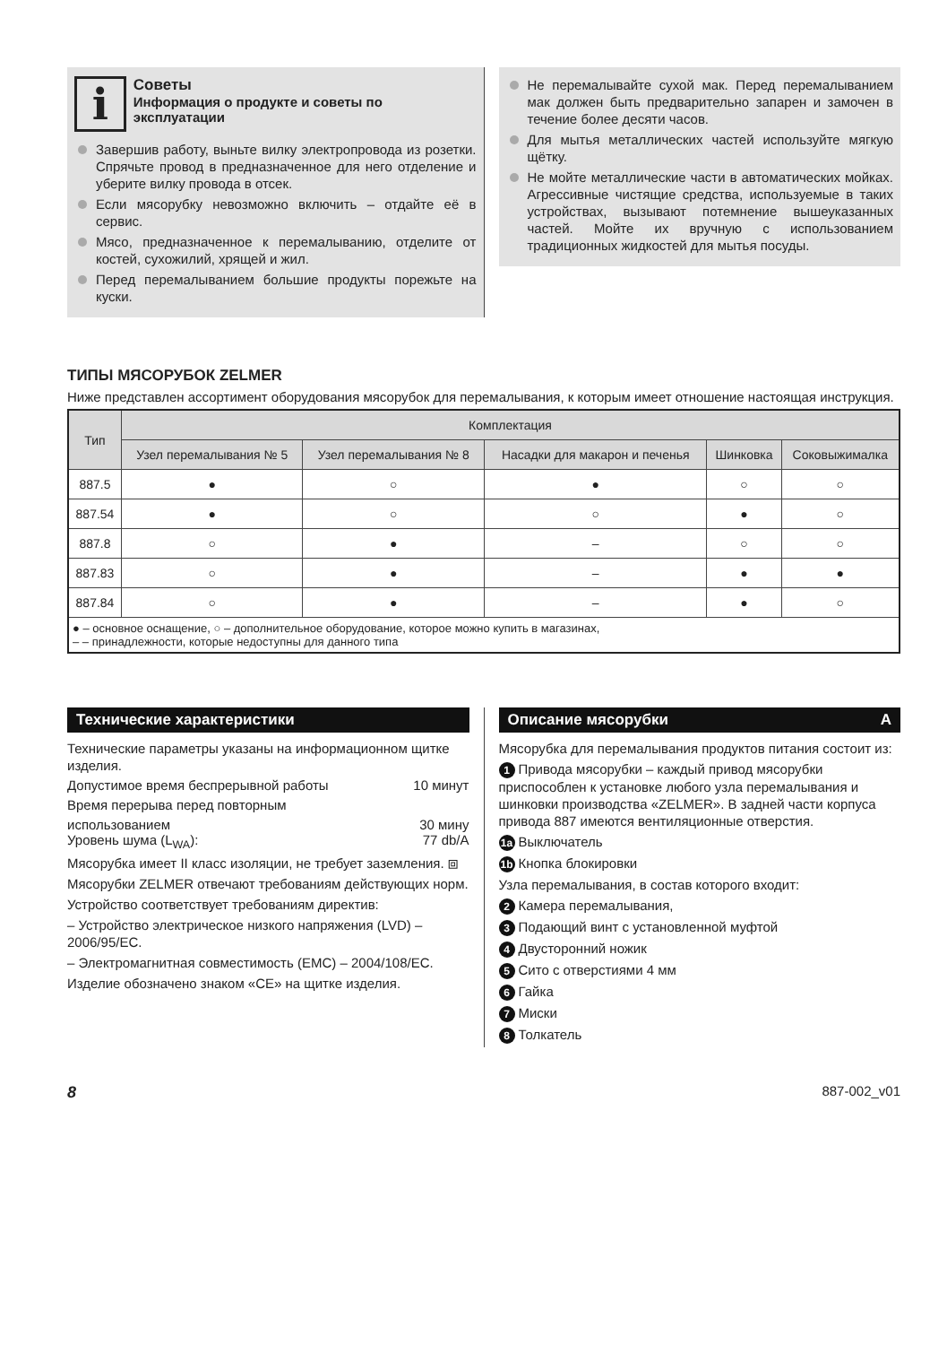i
Советы
Информация о продукте и советы по эксплуатации
Завершив работу, выньте вилку электропровода из розетки. Спрячьте провод в предназначенное для него отделение и уберите вилку провода в отсек.
Если мясорубку невозможно включить – отдайте её в сервис.
Мясо, предназначенное к перемалыванию, отделите от костей, сухожилий, хрящей и жил.
Перед перемалыванием большие продукты порежьте на куски.
Не перемалывайте сухой мак. Перед перемалыванием мак должен быть предварительно запарен и замочен в течение более десяти часов.
Для мытья металлических частей используйте мягкую щётку.
Не мойте металлические части в автоматических мойках. Агрессивные чистящие средства, используемые в таких устройствах, вызывают потемнение вышеуказанных частей. Мойте их вручную с использованием традиционных жидкостей для мытья посуды.
ТИПЫ МЯСОРУБОК ZELMER
Ниже представлен ассортимент оборудования мясорубок для перемалывания, к которым имеет отношение настоящая инструкция.
| Тип | Комплектация | | | | |
| --- | --- | --- | --- | --- | --- |
| | Узел перемалывания № 5 | Узел перемалывания № 8 | Насадки для макарон и печенья | Шинковка | Соковыжималка |
| 887.5 | ● | ○ | ● | ○ | ○ |
| 887.54 | ● | ○ | ○ | ● | ○ |
| 887.8 | ○ | ● | – | ○ | ○ |
| 887.83 | ○ | ● | – | ● | ● |
| 887.84 | ○ | ● | – | ● | ○ |
| ● – основное оснащение, ○ – дополнительное оборудование, которое можно купить в магазинах, – – принадлежности, которые недоступны для данного типа | | | | | |
Технические характеристики
Технические параметры указаны на информационном щитке изделия.
Допустимое время беспрерывной работы 10 минут
Время перерыва перед повторным
использованием 30 мину
Уровень шума (L<sub>WA</sub>): 77 db/A
Мясорубка имеет II класс изоляции, не требует заземления. ⧈
Мясорубки ZELMER отвечают требованиям действующих норм.
Устройство соответствует требованиям директив:
– Устройство электрическое низкого напряжения (LVD) – 2006/95/EC.
– Электромагнитная совместимость (EMC) – 2004/108/EC.
Изделие обозначено знаком «CE» на щитке изделия.
Описание мясорубки A
Мясорубка для перемалывания продуктов питания состоит из:
1 Привода мясорубки – каждый привод мясорубки приспособлен к установке любого узла перемалывания и шинковки производства «ZELMER». В задней части корпуса привода 887 имеются вентиляционные отверстия.
1a Выключатель
1b Кнопка блокировки
Узла перемалывания, в состав которого входит:
2 Камера перемалывания,
3 Подающий винт с установленной муфтой
4 Двусторонний ножик
5 Сито с отверстиями 4 мм
6 Гайка
7 Миски
8 Толкатель
8 887-002_v01